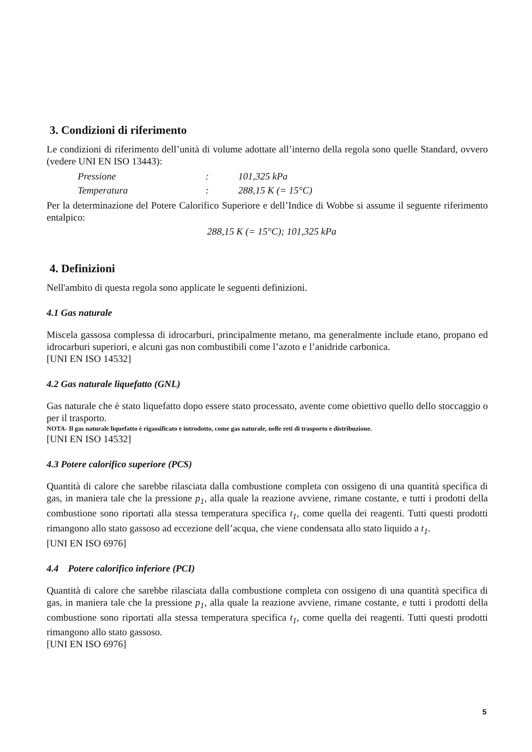3. Condizioni di riferimento
Le condizioni di riferimento dell’unità di volume adottate all’interno della regola sono quelle Standard, ovvero (vedere UNI EN ISO 13443):
| Pressione | : | 101,325 kPa |
| Temperatura | : | 288,15 K (= 15°C) |
Per la determinazione del Potere Calorifico Superiore e dell’Indice di Wobbe si assume il seguente riferimento entalpico:
288,15 K (= 15°C); 101,325 kPa
4. Definizioni
Nell'ambito di questa regola sono applicate le seguenti definizioni.
4.1 Gas naturale
Miscela gassosa complessa di idrocarburi, principalmente metano, ma generalmente include etano, propano ed idrocarburi superiori, e alcuni gas non combustibili come l’azoto e l’anidride carbonica.
[UNI EN ISO 14532]
4.2 Gas naturale liquefatto (GNL)
Gas naturale che è stato liquefatto dopo essere stato processato, avente come obiettivo quello dello stoccaggio o per il trasporto.
NOTA- Il gas naturale liquefatto è rigassificato e introdotto, come gas naturale, nelle reti di trasporto e distribuzione.
[UNI EN ISO 14532]
4.3 Potere calorifico superiore (PCS)
Quantità di calore che sarebbe rilasciata dalla combustione completa con ossigeno di una quantità specifica di gas, in maniera tale che la pressione p<sub>1</sub>, alla quale la reazione avviene, rimane costante, e tutti i prodotti della combustione sono riportati alla stessa temperatura specifica t<sub>1</sub>, come quella dei reagenti. Tutti questi prodotti rimangono allo stato gassoso ad eccezione dell’acqua, che viene condensata allo stato liquido a t<sub>1</sub>.
[UNI EN ISO 6976]
4.4 Potere calorifico inferiore (PCI)
Quantità di calore che sarebbe rilasciata dalla combustione completa con ossigeno di una quantità specifica di gas, in maniera tale che la pressione p<sub>1</sub>, alla quale la reazione avviene, rimane costante, e tutti i prodotti della combustione sono riportati alla stessa temperatura specifica t<sub>1</sub>, come quella dei reagenti. Tutti questi prodotti rimangono allo stato gassoso.
[UNI EN ISO 6976]
5